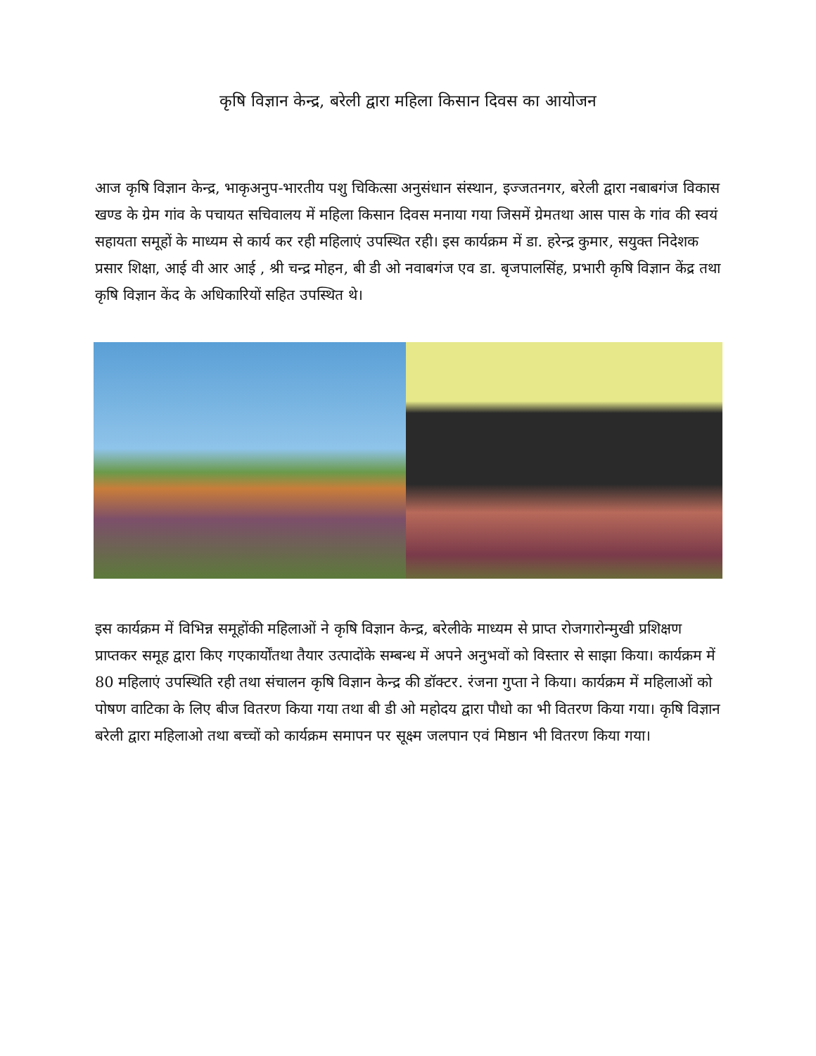कृषि विज्ञान केन्द्र, बरेली द्वारा महिला किसान दिवस का आयोजन
आज कृषि विज्ञान केन्द्र, भाकृअनुप-भारतीय पशु चिकित्सा अनुसंधान संस्थान, इज्जतनगर, बरेली द्वारा नबाबगंज विकास खण्ड के ग्रेम गांव के पचायत सचिवालय में महिला किसान दिवस मनाया गया जिसमें ग्रेमतथा आस पास के गांव की स्वयं सहायता समूहों के माध्यम से कार्य कर रही महिलाएं उपस्थित रही। इस कार्यक्रम में डा. हरेन्द्र कुमार, सयुक्त निदेशक प्रसार शिक्षा, आई वी आर आई , श्री चन्द्र मोहन, बी डी ओ नवाबगंज एव डा. बृजपालसिंह, प्रभारी कृषि विज्ञान केंद्र तथा कृषि विज्ञान केंद के अधिकारियों सहित उपस्थित थे।
इस कार्यक्रम में विभिन्न समूहोंकी महिलाओं ने कृषि विज्ञान केन्द्र, बरेलीके माध्यम से प्राप्त रोजगारोन्मुखी प्रशिक्षण प्राप्तकर समूह द्वारा किए गएकार्योंतथा तैयार उत्पादोंके सम्बन्ध में अपने अनुभवों को विस्तार से साझा किया। कार्यक्रम में 80 महिलाएं उपस्थिति रही तथा संचालन कृषि विज्ञान केन्द्र की डॉक्टर. रंजना गुप्ता ने किया। कार्यक्रम में महिलाओं को पोषण वाटिका के लिए बीज वितरण किया गया तथा बी डी ओ महोदय द्वारा पौधो का भी वितरण किया गया। कृषि विज्ञान बरेली द्वारा महिलाओ तथा बच्चों को कार्यक्रम समापन पर सूक्ष्म जलपान एवं मिष्ठान भी वितरण किया गया।